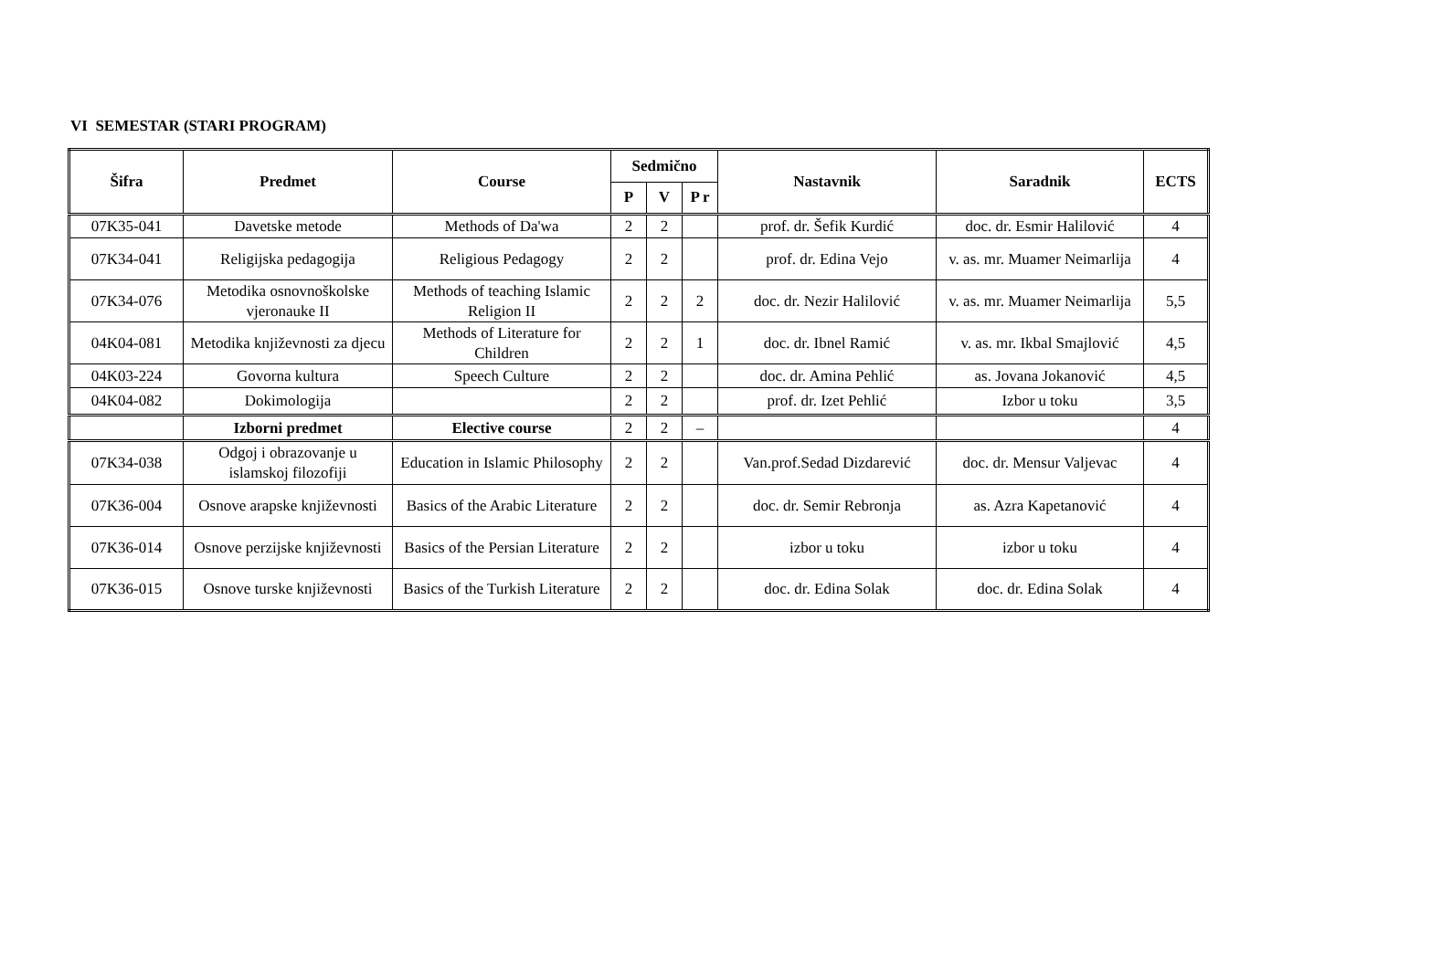VI SEMESTAR (STARI PROGRAM)
| Šifra | Predmet | Course | Sedmično | | | Nastavnik | Saradnik | ECTS |
| --- | --- | --- | --- | --- | --- | --- | --- | --- |
| | | | P | V | P r | | | |
| 07K35-041 | Davetske metode | Methods of Da'wa | 2 | 2 | | prof. dr. Šefik Kurdić | doc. dr. Esmir Halilović | 4 |
| 07K34-041 | Religijska pedagogija | Religious Pedagogy | 2 | 2 | | prof. dr. Edina Vejo | v. as. mr. Muamer Neimarlija | 4 |
| 07K34-076 | Metodika osnovnoškolske vjeronauke II | Methods of teaching Islamic Religion II | 2 | 2 | 2 | doc. dr. Nezir Halilović | v. as. mr. Muamer Neimarlija | 5,5 |
| 04K04-081 | Metodika književnosti za djecu | Methods of Literature for Children | 2 | 2 | 1 | doc. dr. Ibnel Ramić | v. as. mr. Ikbal Smajlović | 4,5 |
| 04K03-224 | Govorna kultura | Speech Culture | 2 | 2 | | doc. dr. Amina Pehlić | as. Jovana Jokanović | 4,5 |
| 04K04-082 | Dokimologija | | 2 | 2 | | prof. dr. Izet Pehlić | Izbor u toku | 3,5 |
| | Izborni predmet | Elective course | 2 | 2 | – | | | 4 |
| 07K34-038 | Odgoj i obrazovanje u islamskoj filozofiji | Education in Islamic Philosophy | 2 | 2 | | Van.prof.Sedad Dizdarević | doc. dr. Mensur Valjevac | 4 |
| 07K36-004 | Osnove arapske književnosti | Basics of the Arabic Literature | 2 | 2 | | doc. dr. Semir Rebronja | as. Azra Kapetanović | 4 |
| 07K36-014 | Osnove perzijske književnosti | Basics of the Persian Literature | 2 | 2 | | izbor u toku | izbor u toku | 4 |
| 07K36-015 | Osnove turske književnosti | Basics of the Turkish Literature | 2 | 2 | | doc. dr. Edina Solak | doc. dr. Edina Solak | 4 |